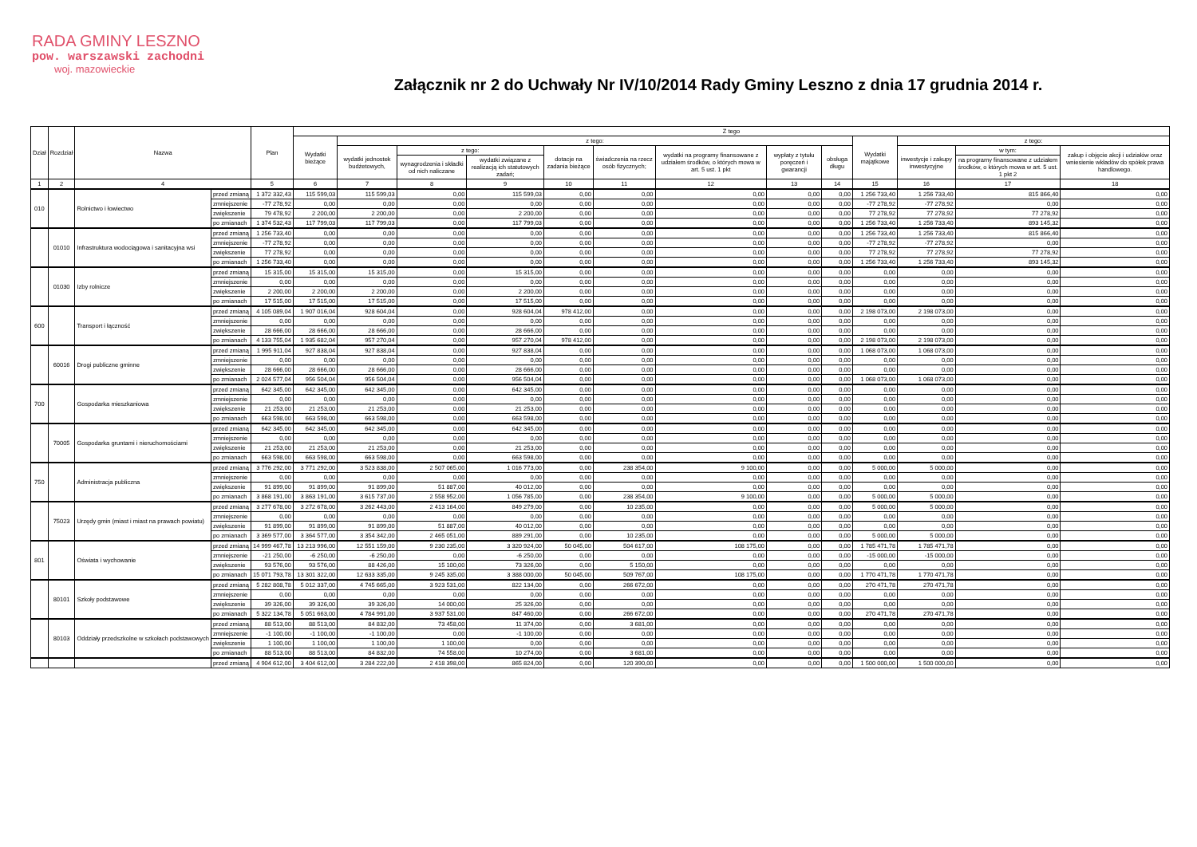RADA GMINY LESZNO
pow. warszawski zachodni
woj. mazowieckie
Załącznik nr 2 do Uchwały Nr IV/10/2014 Rady Gminy Leszno z dnia 17 grudnia 2014 r.
| Dział | Rozdział | Nazwa | | Plan | Z tego | | | | | | | | | | | | |
| --- | --- | --- | --- | --- | --- | --- | --- | --- | --- | --- | --- | --- | --- | --- | --- | --- | --- |
| | | | | | Wydatki bieżące | z tego: | | | | | | | | Wydatki majątkowe | z tego: | | |
| | | | | | | wydatki jednostek budżetowych, | z tego: | | dotacje na zadania bieżące | świadczenia na rzecz osób fizycznych; | wydatki na programy finansowane z udziałem środków, o których mowa w art. 5 ust. 1 pkt | wypłaty z tytułu poręczeń i gwarancji | obsługa długu | | inwestycje i zakupy inwestycyjne | w tym: | zakup i objęcie akcji i udziałów oraz wniesienie wkładów do spółek prawa handlowego. |
| | | | | | | | wynagrodzenia i składki od nich naliczane | wydatki związane z realizacją ich statutowych zadań; | | | | | | | | na programy finansowane z udziałem środków, o których mowa w art. 5 ust. 1 pkt 2 | |
| 1 | 2 | 4 | | 5 | 6 | 7 | 8 | 9 | 10 | 11 | 12 | 13 | 14 | 15 | 16 | 17 | 18 |
| 010 | | Rolnictwo i łowiectwo | przed zmianą | 1 372 332,43 | 115 599,03 | 115 599,03 | 0,00 | 115 599,03 | 0,00 | 0,00 | 0,00 | 0,00 | 0,00 | 1 256 733,40 | 1 256 733,40 | 815 866,40 | 0,00 |
| | | | zmniejszenie | -77 278,92 | 0,00 | 0,00 | 0,00 | 0,00 | 0,00 | 0,00 | 0,00 | 0,00 | 0,00 | -77 278,92 | -77 278,92 | 0,00 | 0,00 |
| | | | zwiększenie | 79 478,92 | 2 200,00 | 2 200,00 | 0,00 | 2 200,00 | 0,00 | 0,00 | 0,00 | 0,00 | 0,00 | 77 278,92 | 77 278,92 | 77 278,92 | 0,00 |
| | | | po zmianach | 1 374 532,43 | 117 799,03 | 117 799,03 | 0,00 | 117 799,03 | 0,00 | 0,00 | 0,00 | 0,00 | 0,00 | 1 256 733,40 | 1 256 733,40 | 893 145,32 | 0,00 |
| | 01010 | Infrastruktura wodociągowa i sanitacyjna wsi | przed zmianą | 1 256 733,40 | 0,00 | 0,00 | 0,00 | 0,00 | 0,00 | 0,00 | 0,00 | 0,00 | 0,00 | 1 256 733,40 | 1 256 733,40 | 815 866,40 | 0,00 |
| | | | zmniejszenie | -77 278,92 | 0,00 | 0,00 | 0,00 | 0,00 | 0,00 | 0,00 | 0,00 | 0,00 | 0,00 | -77 278,92 | -77 278,92 | 0,00 | 0,00 |
| | | | zwiększenie | 77 278,92 | 0,00 | 0,00 | 0,00 | 0,00 | 0,00 | 0,00 | 0,00 | 0,00 | 0,00 | 77 278,92 | 77 278,92 | 77 278,92 | 0,00 |
| | | | po zmianach | 1 256 733,40 | 0,00 | 0,00 | 0,00 | 0,00 | 0,00 | 0,00 | 0,00 | 0,00 | 0,00 | 1 256 733,40 | 1 256 733,40 | 893 145,32 | 0,00 |
| | 01030 | Izby rolnicze | przed zmianą | 15 315,00 | 15 315,00 | 15 315,00 | 0,00 | 15 315,00 | 0,00 | 0,00 | 0,00 | 0,00 | 0,00 | 0,00 | 0,00 | 0,00 | 0,00 |
| | | | zmniejszenie | 0,00 | 0,00 | 0,00 | 0,00 | 0,00 | 0,00 | 0,00 | 0,00 | 0,00 | 0,00 | 0,00 | 0,00 | 0,00 | 0,00 |
| | | | zwiększenie | 2 200,00 | 2 200,00 | 2 200,00 | 0,00 | 2 200,00 | 0,00 | 0,00 | 0,00 | 0,00 | 0,00 | 0,00 | 0,00 | 0,00 | 0,00 |
| | | | po zmianach | 17 515,00 | 17 515,00 | 17 515,00 | 0,00 | 17 515,00 | 0,00 | 0,00 | 0,00 | 0,00 | 0,00 | 0,00 | 0,00 | 0,00 | 0,00 |
| 600 | | Transport i łączność | przed zmianą | 4 105 089,04 | 1 907 016,04 | 928 604,04 | 0,00 | 928 604,04 | 978 412,00 | 0,00 | 0,00 | 0,00 | 0,00 | 2 198 073,00 | 2 198 073,00 | 0,00 | 0,00 |
| | | | zmniejszenie | 0,00 | 0,00 | 0,00 | 0,00 | 0,00 | 0,00 | 0,00 | 0,00 | 0,00 | 0,00 | 0,00 | 0,00 | 0,00 | 0,00 |
| | | | zwiększenie | 28 666,00 | 28 666,00 | 28 666,00 | 0,00 | 28 666,00 | 0,00 | 0,00 | 0,00 | 0,00 | 0,00 | 0,00 | 0,00 | 0,00 | 0,00 |
| | | | po zmianach | 4 133 755,04 | 1 935 682,04 | 957 270,04 | 0,00 | 957 270,04 | 978 412,00 | 0,00 | 0,00 | 0,00 | 0,00 | 2 198 073,00 | 2 198 073,00 | 0,00 | 0,00 |
| | 60016 | Drogi publiczne gminne | przed zmianą | 1 995 911,04 | 927 838,04 | 927 838,04 | 0,00 | 927 838,04 | 0,00 | 0,00 | 0,00 | 0,00 | 0,00 | 1 068 073,00 | 1 068 073,00 | 0,00 | 0,00 |
| | | | zmniejszenie | 0,00 | 0,00 | 0,00 | 0,00 | 0,00 | 0,00 | 0,00 | 0,00 | 0,00 | 0,00 | 0,00 | 0,00 | 0,00 | 0,00 |
| | | | zwiększenie | 28 666,00 | 28 666,00 | 28 666,00 | 0,00 | 28 666,00 | 0,00 | 0,00 | 0,00 | 0,00 | 0,00 | 0,00 | 0,00 | 0,00 | 0,00 |
| | | | po zmianach | 2 024 577,04 | 956 504,04 | 956 504,04 | 0,00 | 956 504,04 | 0,00 | 0,00 | 0,00 | 0,00 | 0,00 | 1 068 073,00 | 1 068 073,00 | 0,00 | 0,00 |
| 700 | | Gospodarka mieszkaniowa | przed zmianą | 642 345,00 | 642 345,00 | 642 345,00 | 0,00 | 642 345,00 | 0,00 | 0,00 | 0,00 | 0,00 | 0,00 | 0,00 | 0,00 | 0,00 | 0,00 |
| | | | zmniejszenie | 0,00 | 0,00 | 0,00 | 0,00 | 0,00 | 0,00 | 0,00 | 0,00 | 0,00 | 0,00 | 0,00 | 0,00 | 0,00 | 0,00 |
| | | | zwiększenie | 21 253,00 | 21 253,00 | 21 253,00 | 0,00 | 21 253,00 | 0,00 | 0,00 | 0,00 | 0,00 | 0,00 | 0,00 | 0,00 | 0,00 | 0,00 |
| | | | po zmianach | 663 598,00 | 663 598,00 | 663 598,00 | 0,00 | 663 598,00 | 0,00 | 0,00 | 0,00 | 0,00 | 0,00 | 0,00 | 0,00 | 0,00 | 0,00 |
| | 70005 | Gospodarka gruntami i nieruchomościami | przed zmianą | 642 345,00 | 642 345,00 | 642 345,00 | 0,00 | 642 345,00 | 0,00 | 0,00 | 0,00 | 0,00 | 0,00 | 0,00 | 0,00 | 0,00 | 0,00 |
| | | | zmniejszenie | 0,00 | 0,00 | 0,00 | 0,00 | 0,00 | 0,00 | 0,00 | 0,00 | 0,00 | 0,00 | 0,00 | 0,00 | 0,00 | 0,00 |
| | | | zwiększenie | 21 253,00 | 21 253,00 | 21 253,00 | 0,00 | 21 253,00 | 0,00 | 0,00 | 0,00 | 0,00 | 0,00 | 0,00 | 0,00 | 0,00 | 0,00 |
| | | | po zmianach | 663 598,00 | 663 598,00 | 663 598,00 | 0,00 | 663 598,00 | 0,00 | 0,00 | 0,00 | 0,00 | 0,00 | 0,00 | 0,00 | 0,00 | 0,00 |
| 750 | | Administracja publiczna | przed zmianą | 3 776 292,00 | 3 771 292,00 | 3 523 838,00 | 2 507 065,00 | 1 016 773,00 | 0,00 | 238 354,00 | 9 100,00 | 0,00 | 0,00 | 5 000,00 | 5 000,00 | 0,00 | 0,00 |
| | | | zmniejszenie | 0,00 | 0,00 | 0,00 | 0,00 | 0,00 | 0,00 | 0,00 | 0,00 | 0,00 | 0,00 | 0,00 | 0,00 | 0,00 | 0,00 |
| | | | zwiększenie | 91 899,00 | 91 899,00 | 91 899,00 | 51 887,00 | 40 012,00 | 0,00 | 0,00 | 0,00 | 0,00 | 0,00 | 0,00 | 0,00 | 0,00 | 0,00 |
| | | | po zmianach | 3 868 191,00 | 3 863 191,00 | 3 615 737,00 | 2 558 952,00 | 1 056 785,00 | 0,00 | 238 354,00 | 9 100,00 | 0,00 | 0,00 | 5 000,00 | 5 000,00 | 0,00 | 0,00 |
| | 75023 | Urzędy gmin (miast i miast na prawach powiatu) | przed zmianą | 3 277 678,00 | 3 272 678,00 | 3 262 443,00 | 2 413 164,00 | 849 279,00 | 0,00 | 10 235,00 | 0,00 | 0,00 | 0,00 | 5 000,00 | 5 000,00 | 0,00 | 0,00 |
| | | | zmniejszenie | 0,00 | 0,00 | 0,00 | 0,00 | 0,00 | 0,00 | 0,00 | 0,00 | 0,00 | 0,00 | 0,00 | 0,00 | 0,00 | 0,00 |
| | | | zwiększenie | 91 899,00 | 91 899,00 | 91 899,00 | 51 887,00 | 40 012,00 | 0,00 | 0,00 | 0,00 | 0,00 | 0,00 | 0,00 | 0,00 | 0,00 | 0,00 |
| | | | po zmianach | 3 369 577,00 | 3 364 577,00 | 3 354 342,00 | 2 465 051,00 | 889 291,00 | 0,00 | 10 235,00 | 0,00 | 0,00 | 0,00 | 5 000,00 | 5 000,00 | 0,00 | 0,00 |
| 801 | | Oświata i wychowanie | przed zmianą | 14 999 467,78 | 13 213 996,00 | 12 551 159,00 | 9 230 235,00 | 3 320 924,00 | 50 045,00 | 504 617,00 | 108 175,00 | 0,00 | 0,00 | 1 785 471,78 | 1 785 471,78 | 0,00 | 0,00 |
| | | | zmniejszenie | -21 250,00 | -6 250,00 | -6 250,00 | 0,00 | -6 250,00 | 0,00 | 0,00 | 0,00 | 0,00 | 0,00 | -15 000,00 | -15 000,00 | 0,00 | 0,00 |
| | | | zwiększenie | 93 576,00 | 93 576,00 | 88 426,00 | 15 100,00 | 73 326,00 | 0,00 | 5 150,00 | 0,00 | 0,00 | 0,00 | 0,00 | 0,00 | 0,00 | 0,00 |
| | | | po zmianach | 15 071 793,78 | 13 301 322,00 | 12 633 335,00 | 9 245 335,00 | 3 388 000,00 | 50 045,00 | 509 767,00 | 108 175,00 | 0,00 | 0,00 | 1 770 471,78 | 1 770 471,78 | 0,00 | 0,00 |
| | 80101 | Szkoły podstawowe | przed zmianą | 5 282 808,78 | 5 012 337,00 | 4 745 665,00 | 3 923 531,00 | 822 134,00 | 0,00 | 266 672,00 | 0,00 | 0,00 | 0,00 | 270 471,78 | 270 471,78 | 0,00 | 0,00 |
| | | | zmniejszenie | 0,00 | 0,00 | 0,00 | 0,00 | 0,00 | 0,00 | 0,00 | 0,00 | 0,00 | 0,00 | 0,00 | 0,00 | 0,00 | 0,00 |
| | | | zwiększenie | 39 326,00 | 39 326,00 | 39 326,00 | 14 000,00 | 25 326,00 | 0,00 | 0,00 | 0,00 | 0,00 | 0,00 | 0,00 | 0,00 | 0,00 | 0,00 |
| | | | po zmianach | 5 322 134,78 | 5 051 663,00 | 4 784 991,00 | 3 937 531,00 | 847 460,00 | 0,00 | 266 672,00 | 0,00 | 0,00 | 0,00 | 270 471,78 | 270 471,78 | 0,00 | 0,00 |
| | 80103 | Oddziały przedszkolne w szkołach podstawowych | przed zmianą | 88 513,00 | 88 513,00 | 84 832,00 | 73 458,00 | 11 374,00 | 0,00 | 3 681,00 | 0,00 | 0,00 | 0,00 | 0,00 | 0,00 | 0,00 | 0,00 |
| | | | zmniejszenie | -1 100,00 | -1 100,00 | -1 100,00 | 0,00 | -1 100,00 | 0,00 | 0,00 | 0,00 | 0,00 | 0,00 | 0,00 | 0,00 | 0,00 | 0,00 |
| | | | zwiększenie | 1 100,00 | 1 100,00 | 1 100,00 | 1 100,00 | 0,00 | 0,00 | 0,00 | 0,00 | 0,00 | 0,00 | 0,00 | 0,00 | 0,00 | 0,00 |
| | | | po zmianach | 88 513,00 | 88 513,00 | 84 832,00 | 74 558,00 | 10 274,00 | 0,00 | 3 681,00 | 0,00 | 0,00 | 0,00 | 0,00 | 0,00 | 0,00 | 0,00 |
| | | | przed zmianą | 4 904 612,00 | 3 404 612,00 | 3 284 222,00 | 2 418 398,00 | 865 824,00 | 0,00 | 120 390,00 | 0,00 | 0,00 | 0,00 | 1 500 000,00 | 1 500 000,00 | 0,00 | 0,00 |